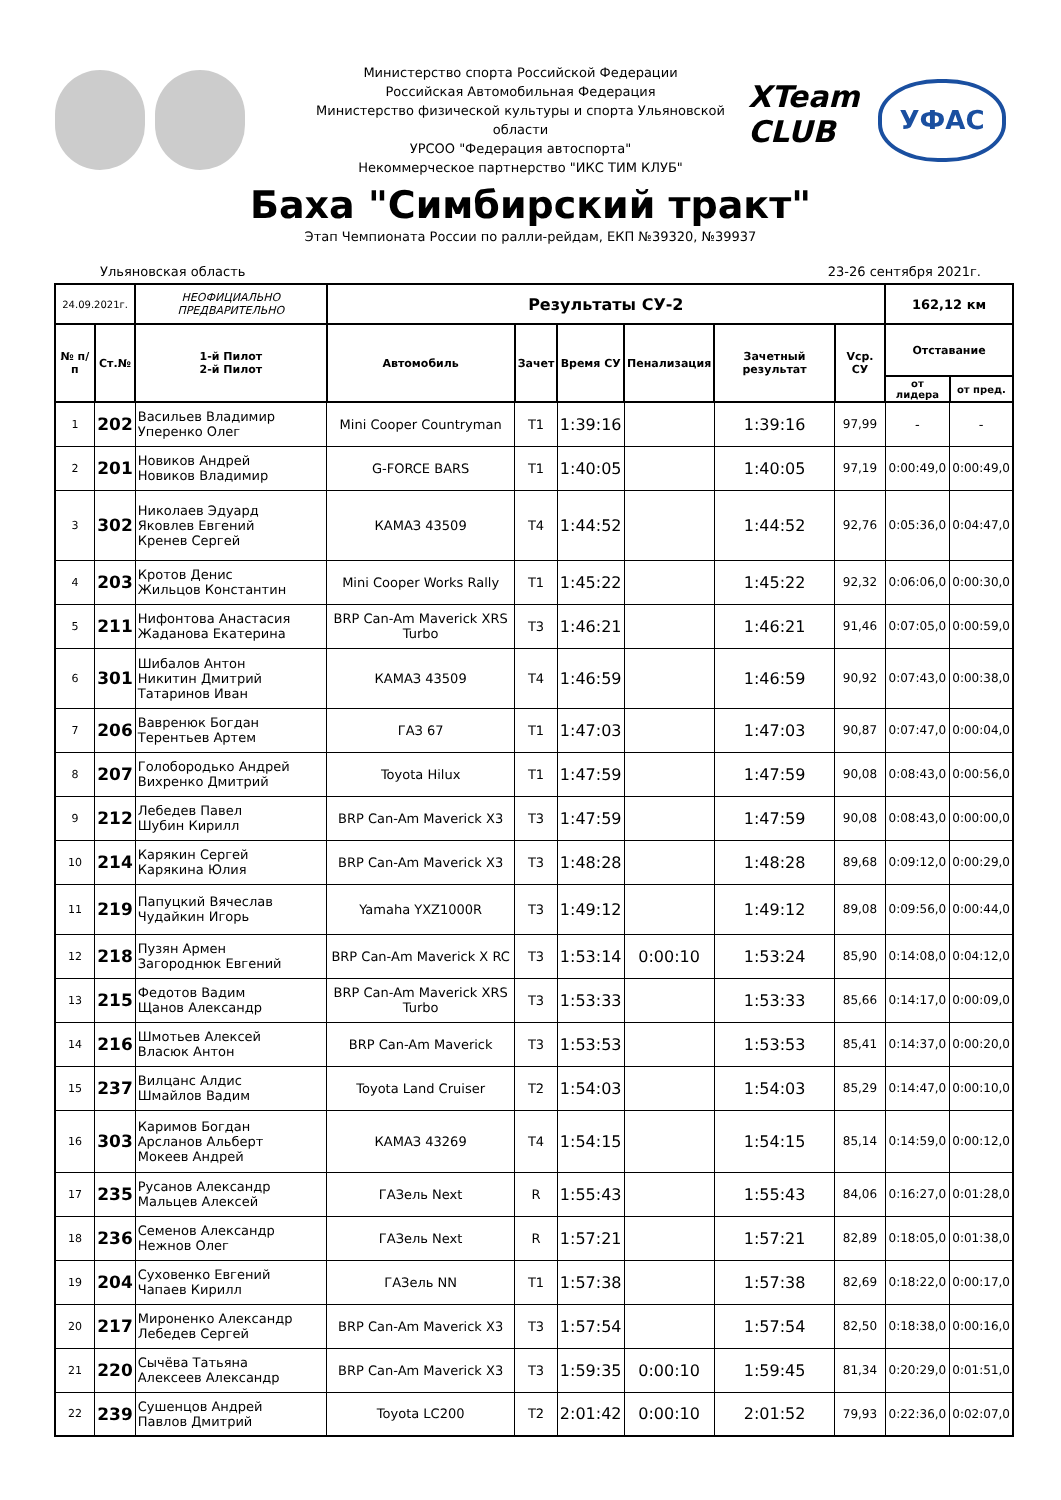Министерство спорта Российской Федерации
Российская Автомобильная Федерация
Министерство физической культуры и спорта Ульяновской области
УРСОО "Федерация автоспорта"
Некоммерческое партнерство "ИКС ТИМ КЛУБ"
XTeam CLUB
УФАС
Баха "Симбирский тракт"
Этап Чемпионата России по ралли-рейдам, ЕКП №39320, №39937
Ульяновская область 23-26 сентября 2021г.
| 24.09.2021г. | | НЕОФИЦИАЛЬНО ПРЕДВАРИТЕЛЬНО | Результаты СУ-2 | | | | | | 162,12 км | |
| --- | --- | --- | --- | --- | --- | --- | --- | --- | --- | --- |
| № п/п | Ст.№ | 1-й Пилот 2-й Пилот | Автомобиль | Зачет | Время СУ | Пенализация | Зачетный результат | Vср. СУ | Отставание | |
| | | | | | | | | | от лидера | от пред. |
| 1 | 202 | Васильев Владимир Уперенко Олег | Mini Cooper Countryman | T1 | 1:39:16 | | 1:39:16 | 97,99 | - | - |
| 2 | 201 | Новиков Андрей Новиков Владимир | G-FORCE BARS | T1 | 1:40:05 | | 1:40:05 | 97,19 | 0:00:49,0 | 0:00:49,0 |
| 3 | 302 | Николаев Эдуард Яковлев Евгений Кренев Сергей | КАМАЗ 43509 | T4 | 1:44:52 | | 1:44:52 | 92,76 | 0:05:36,0 | 0:04:47,0 |
| 4 | 203 | Кротов Денис Жильцов Константин | Mini Cooper Works Rally | T1 | 1:45:22 | | 1:45:22 | 92,32 | 0:06:06,0 | 0:00:30,0 |
| 5 | 211 | Нифонтова Анастасия Жаданова Екатерина | BRP Can-Am Maverick XRS Turbo | T3 | 1:46:21 | | 1:46:21 | 91,46 | 0:07:05,0 | 0:00:59,0 |
| 6 | 301 | Шибалов Антон Никитин Дмитрий Татаринов Иван | КАМАЗ 43509 | T4 | 1:46:59 | | 1:46:59 | 90,92 | 0:07:43,0 | 0:00:38,0 |
| 7 | 206 | Вавренюк Богдан Терентьев Артем | ГАЗ 67 | T1 | 1:47:03 | | 1:47:03 | 90,87 | 0:07:47,0 | 0:00:04,0 |
| 8 | 207 | Голобородько Андрей Вихренко Дмитрий | Toyota Hilux | T1 | 1:47:59 | | 1:47:59 | 90,08 | 0:08:43,0 | 0:00:56,0 |
| 9 | 212 | Лебедев Павел Шубин Кирилл | BRP Can-Am Maverick X3 | T3 | 1:47:59 | | 1:47:59 | 90,08 | 0:08:43,0 | 0:00:00,0 |
| 10 | 214 | Карякин Сергей Карякина Юлия | BRP Can-Am Maverick X3 | T3 | 1:48:28 | | 1:48:28 | 89,68 | 0:09:12,0 | 0:00:29,0 |
| 11 | 219 | Папуцкий Вячеслав Чудайкин Игорь | Yamaha YXZ1000R | T3 | 1:49:12 | | 1:49:12 | 89,08 | 0:09:56,0 | 0:00:44,0 |
| 12 | 218 | Пузян Армен Загороднюк Евгений | BRP Can-Am Maverick X RC | T3 | 1:53:14 | 0:00:10 | 1:53:24 | 85,90 | 0:14:08,0 | 0:04:12,0 |
| 13 | 215 | Федотов Вадим Щанов Александр | BRP Can-Am Maverick XRS Turbo | T3 | 1:53:33 | | 1:53:33 | 85,66 | 0:14:17,0 | 0:00:09,0 |
| 14 | 216 | Шмотьев Алексей Власюк Антон | BRP Can-Am Maverick | T3 | 1:53:53 | | 1:53:53 | 85,41 | 0:14:37,0 | 0:00:20,0 |
| 15 | 237 | Вилцанс Алдис Шмайлов Вадим | Toyota Land Cruiser | T2 | 1:54:03 | | 1:54:03 | 85,29 | 0:14:47,0 | 0:00:10,0 |
| 16 | 303 | Каримов Богдан Арсланов Альберт Мокеев Андрей | КАМАЗ 43269 | T4 | 1:54:15 | | 1:54:15 | 85,14 | 0:14:59,0 | 0:00:12,0 |
| 17 | 235 | Русанов Александр Мальцев Алексей | ГАЗель Next | R | 1:55:43 | | 1:55:43 | 84,06 | 0:16:27,0 | 0:01:28,0 |
| 18 | 236 | Семенов Александр Нежнов Олег | ГАЗель Next | R | 1:57:21 | | 1:57:21 | 82,89 | 0:18:05,0 | 0:01:38,0 |
| 19 | 204 | Суховенко Евгений Чапаев Кирилл | ГАЗель NN | T1 | 1:57:38 | | 1:57:38 | 82,69 | 0:18:22,0 | 0:00:17,0 |
| 20 | 217 | Мироненко Александр Лебедев Сергей | BRP Can-Am Maverick X3 | T3 | 1:57:54 | | 1:57:54 | 82,50 | 0:18:38,0 | 0:00:16,0 |
| 21 | 220 | Сычёва Татьяна Алексеев Александр | BRP Can-Am Maverick X3 | T3 | 1:59:35 | 0:00:10 | 1:59:45 | 81,34 | 0:20:29,0 | 0:01:51,0 |
| 22 | 239 | Сушенцов Андрей Павлов Дмитрий | Toyota LC200 | T2 | 2:01:42 | 0:00:10 | 2:01:52 | 79,93 | 0:22:36,0 | 0:02:07,0 |